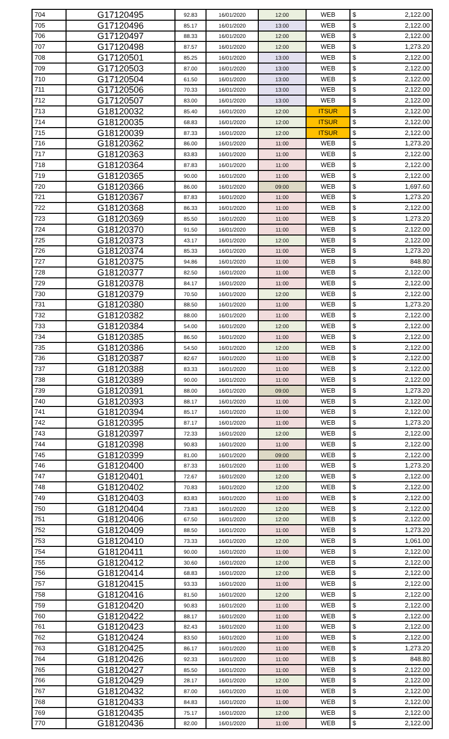| 704 | G17120495 | 92.83 | 16/01/2020 | 12:00 | WEB | $ | 2,122.00 |
| 705 | G17120496 | 85.17 | 16/01/2020 | 13:00 | WEB | $ | 2,122.00 |
| 706 | G17120497 | 88.33 | 16/01/2020 | 12:00 | WEB | $ | 2,122.00 |
| 707 | G17120498 | 87.57 | 16/01/2020 | 12:00 | WEB | $ | 1,273.20 |
| 708 | G17120501 | 85.25 | 16/01/2020 | 13:00 | WEB | $ | 2,122.00 |
| 709 | G17120503 | 87.00 | 16/01/2020 | 13:00 | WEB | $ | 2,122.00 |
| 710 | G17120504 | 61.50 | 16/01/2020 | 13:00 | WEB | $ | 2,122.00 |
| 711 | G17120506 | 70.33 | 16/01/2020 | 13:00 | WEB | $ | 2,122.00 |
| 712 | G17120507 | 83.00 | 16/01/2020 | 13:00 | WEB | $ | 2,122.00 |
| 713 | G18120032 | 85.40 | 16/01/2020 | 12:00 | ITSUR | $ | 2,122.00 |
| 714 | G18120035 | 68.83 | 16/01/2020 | 12:00 | ITSUR | $ | 2,122.00 |
| 715 | G18120039 | 87.33 | 16/01/2020 | 12:00 | ITSUR | $ | 2,122.00 |
| 716 | G18120362 | 86.00 | 16/01/2020 | 11:00 | WEB | $ | 1,273.20 |
| 717 | G18120363 | 83.83 | 16/01/2020 | 11:00 | WEB | $ | 2,122.00 |
| 718 | G18120364 | 87.83 | 16/01/2020 | 11:00 | WEB | $ | 2,122.00 |
| 719 | G18120365 | 90.00 | 16/01/2020 | 11:00 | WEB | $ | 2,122.00 |
| 720 | G18120366 | 86.00 | 16/01/2020 | 09:00 | WEB | $ | 1,697.60 |
| 721 | G18120367 | 87.83 | 16/01/2020 | 11:00 | WEB | $ | 1,273.20 |
| 722 | G18120368 | 86.33 | 16/01/2020 | 11:00 | WEB | $ | 2,122.00 |
| 723 | G18120369 | 85.50 | 16/01/2020 | 11:00 | WEB | $ | 1,273.20 |
| 724 | G18120370 | 91.50 | 16/01/2020 | 11:00 | WEB | $ | 2,122.00 |
| 725 | G18120373 | 43.17 | 16/01/2020 | 12:00 | WEB | $ | 2,122.00 |
| 726 | G18120374 | 85.33 | 16/01/2020 | 11:00 | WEB | $ | 1,273.20 |
| 727 | G18120375 | 94.86 | 16/01/2020 | 11:00 | WEB | $ | 848.80 |
| 728 | G18120377 | 82.50 | 16/01/2020 | 11:00 | WEB | $ | 2,122.00 |
| 729 | G18120378 | 84.17 | 16/01/2020 | 11:00 | WEB | $ | 2,122.00 |
| 730 | G18120379 | 70.50 | 16/01/2020 | 12:00 | WEB | $ | 2,122.00 |
| 731 | G18120380 | 88.50 | 16/01/2020 | 11:00 | WEB | $ | 1,273.20 |
| 732 | G18120382 | 88.00 | 16/01/2020 | 11:00 | WEB | $ | 2,122.00 |
| 733 | G18120384 | 54.00 | 16/01/2020 | 12:00 | WEB | $ | 2,122.00 |
| 734 | G18120385 | 86.50 | 16/01/2020 | 11:00 | WEB | $ | 2,122.00 |
| 735 | G18120386 | 54.50 | 16/01/2020 | 12:00 | WEB | $ | 2,122.00 |
| 736 | G18120387 | 82.67 | 16/01/2020 | 11:00 | WEB | $ | 2,122.00 |
| 737 | G18120388 | 83.33 | 16/01/2020 | 11:00 | WEB | $ | 2,122.00 |
| 738 | G18120389 | 90.00 | 16/01/2020 | 11:00 | WEB | $ | 2,122.00 |
| 739 | G18120391 | 88.00 | 16/01/2020 | 09:00 | WEB | $ | 1,273.20 |
| 740 | G18120393 | 88.17 | 16/01/2020 | 11:00 | WEB | $ | 2,122.00 |
| 741 | G18120394 | 85.17 | 16/01/2020 | 11:00 | WEB | $ | 2,122.00 |
| 742 | G18120395 | 87.17 | 16/01/2020 | 11:00 | WEB | $ | 1,273.20 |
| 743 | G18120397 | 72.33 | 16/01/2020 | 12:00 | WEB | $ | 2,122.00 |
| 744 | G18120398 | 90.83 | 16/01/2020 | 11:00 | WEB | $ | 2,122.00 |
| 745 | G18120399 | 81.00 | 16/01/2020 | 09:00 | WEB | $ | 2,122.00 |
| 746 | G18120400 | 87.33 | 16/01/2020 | 11:00 | WEB | $ | 1,273.20 |
| 747 | G18120401 | 72.67 | 16/01/2020 | 12:00 | WEB | $ | 2,122.00 |
| 748 | G18120402 | 70.83 | 16/01/2020 | 12:00 | WEB | $ | 2,122.00 |
| 749 | G18120403 | 83.83 | 16/01/2020 | 11:00 | WEB | $ | 2,122.00 |
| 750 | G18120404 | 73.83 | 16/01/2020 | 12:00 | WEB | $ | 2,122.00 |
| 751 | G18120406 | 67.50 | 16/01/2020 | 12:00 | WEB | $ | 2,122.00 |
| 752 | G18120409 | 88.50 | 16/01/2020 | 11:00 | WEB | $ | 1,273.20 |
| 753 | G18120410 | 73.33 | 16/01/2020 | 12:00 | WEB | $ | 1,061.00 |
| 754 | G18120411 | 90.00 | 16/01/2020 | 11:00 | WEB | $ | 2,122.00 |
| 755 | G18120412 | 30.60 | 16/01/2020 | 12:00 | WEB | $ | 2,122.00 |
| 756 | G18120414 | 68.83 | 16/01/2020 | 12:00 | WEB | $ | 2,122.00 |
| 757 | G18120415 | 93.33 | 16/01/2020 | 11:00 | WEB | $ | 2,122.00 |
| 758 | G18120416 | 81.50 | 16/01/2020 | 12:00 | WEB | $ | 2,122.00 |
| 759 | G18120420 | 90.83 | 16/01/2020 | 11:00 | WEB | $ | 2,122.00 |
| 760 | G18120422 | 88.17 | 16/01/2020 | 11:00 | WEB | $ | 2,122.00 |
| 761 | G18120423 | 82.43 | 16/01/2020 | 11:00 | WEB | $ | 2,122.00 |
| 762 | G18120424 | 83.50 | 16/01/2020 | 11:00 | WEB | $ | 2,122.00 |
| 763 | G18120425 | 86.17 | 16/01/2020 | 11:00 | WEB | $ | 1,273.20 |
| 764 | G18120426 | 92.33 | 16/01/2020 | 11:00 | WEB | $ | 848.80 |
| 765 | G18120427 | 85.50 | 16/01/2020 | 11:00 | WEB | $ | 2,122.00 |
| 766 | G18120429 | 28.17 | 16/01/2020 | 12:00 | WEB | $ | 2,122.00 |
| 767 | G18120432 | 87.00 | 16/01/2020 | 11:00 | WEB | $ | 2,122.00 |
| 768 | G18120433 | 84.83 | 16/01/2020 | 11:00 | WEB | $ | 2,122.00 |
| 769 | G18120435 | 75.17 | 16/01/2020 | 12:00 | WEB | $ | 2,122.00 |
| 770 | G18120436 | 82.00 | 16/01/2020 | 11:00 | WEB | $ | 2,122.00 |